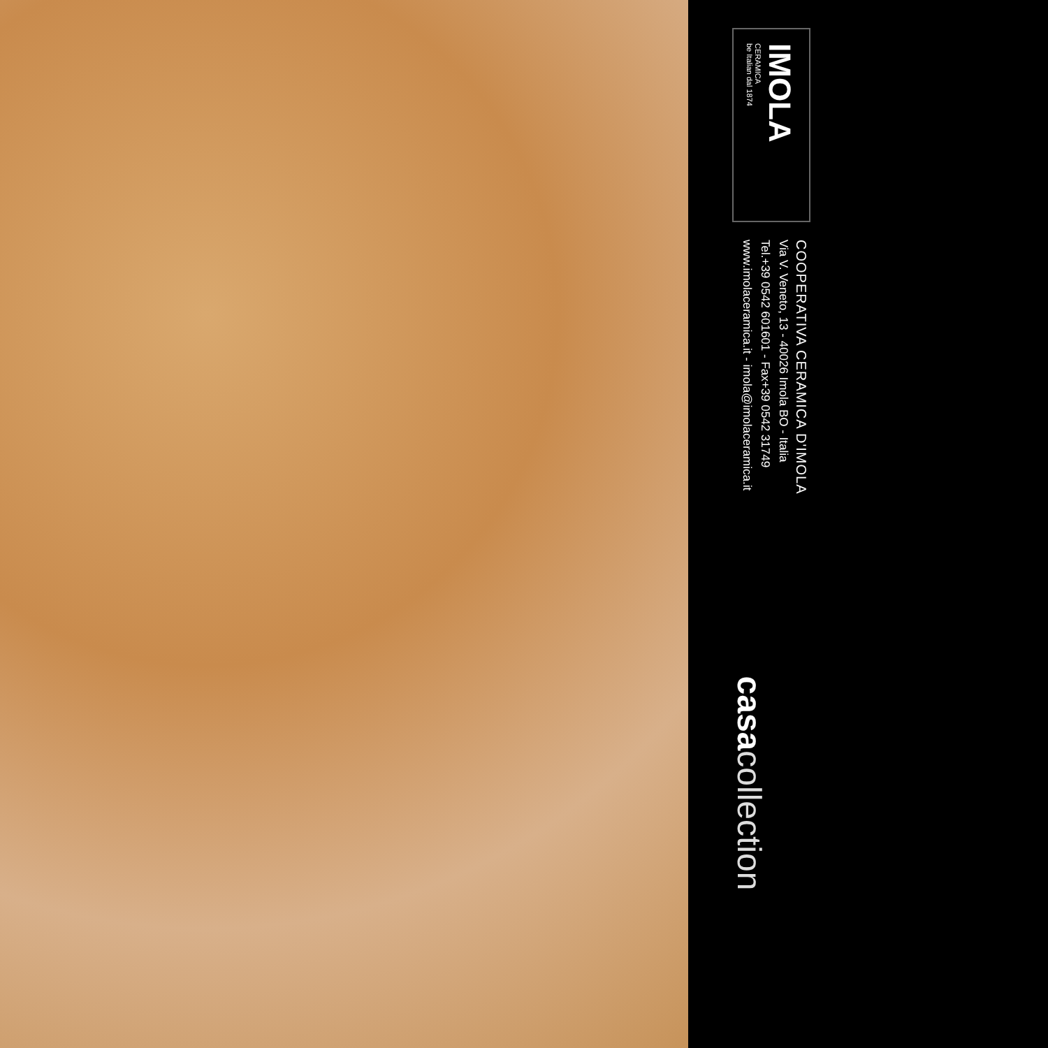IMOLA
CERAMICA
be Italian dal 1874
COOPERATIVA CERAMICA D'IMOLA
Via V. Veneto, 13 - 40026 Imola BO - Italia
Tel.+39 0542 601601 - Fax+39 0542 31749
www.imolaceramica.it - imola@imolaceramica.it
casa collection